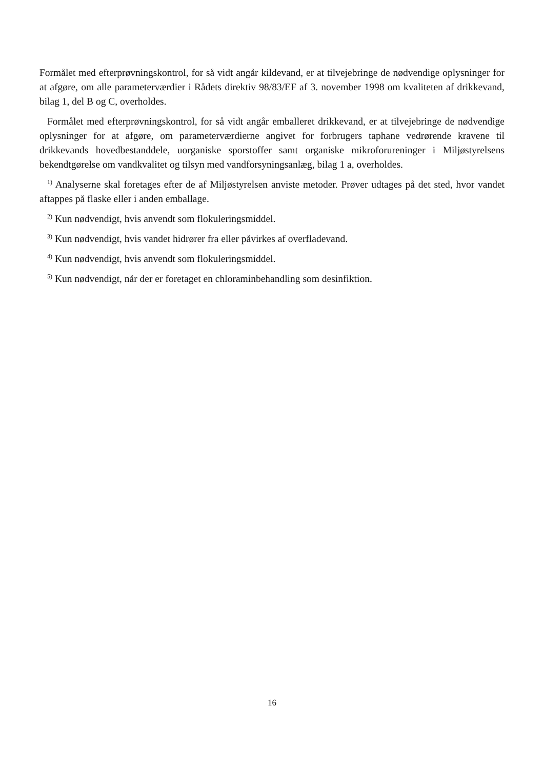Formålet med efterprøvningskontrol, for så vidt angår kildevand, er at tilvejebringe de nødvendige oplysninger for at afgøre, om alle parameterværdier i Rådets direktiv 98/83/EF af 3. november 1998 om kvaliteten af drikkevand, bilag 1, del B og C, overholdes.
Formålet med efterprøvningskontrol, for så vidt angår emballeret drikkevand, er at tilvejebringe de nødvendige oplysninger for at afgøre, om parameterværdierne angivet for forbrugers taphane vedrørende kravene til drikkevands hovedbestanddele, uorganiske sporstoffer samt organiske mikroforureninger i Miljøstyrelsens bekendtgørelse om vandkvalitet og tilsyn med vandforsyningsanlæg, bilag 1 a, overholdes.
<sup>1)</sup> Analyserne skal foretages efter de af Miljøstyrelsen anviste metoder. Prøver udtages på det sted, hvor vandet aftappes på flaske eller i anden emballage.
<sup>2)</sup> Kun nødvendigt, hvis anvendt som flokuleringsmiddel.
<sup>3)</sup> Kun nødvendigt, hvis vandet hidrører fra eller påvirkes af overfladevand.
<sup>4)</sup> Kun nødvendigt, hvis anvendt som flokuleringsmiddel.
<sup>5)</sup> Kun nødvendigt, når der er foretaget en chloraminbehandling som desinfiktion.
16